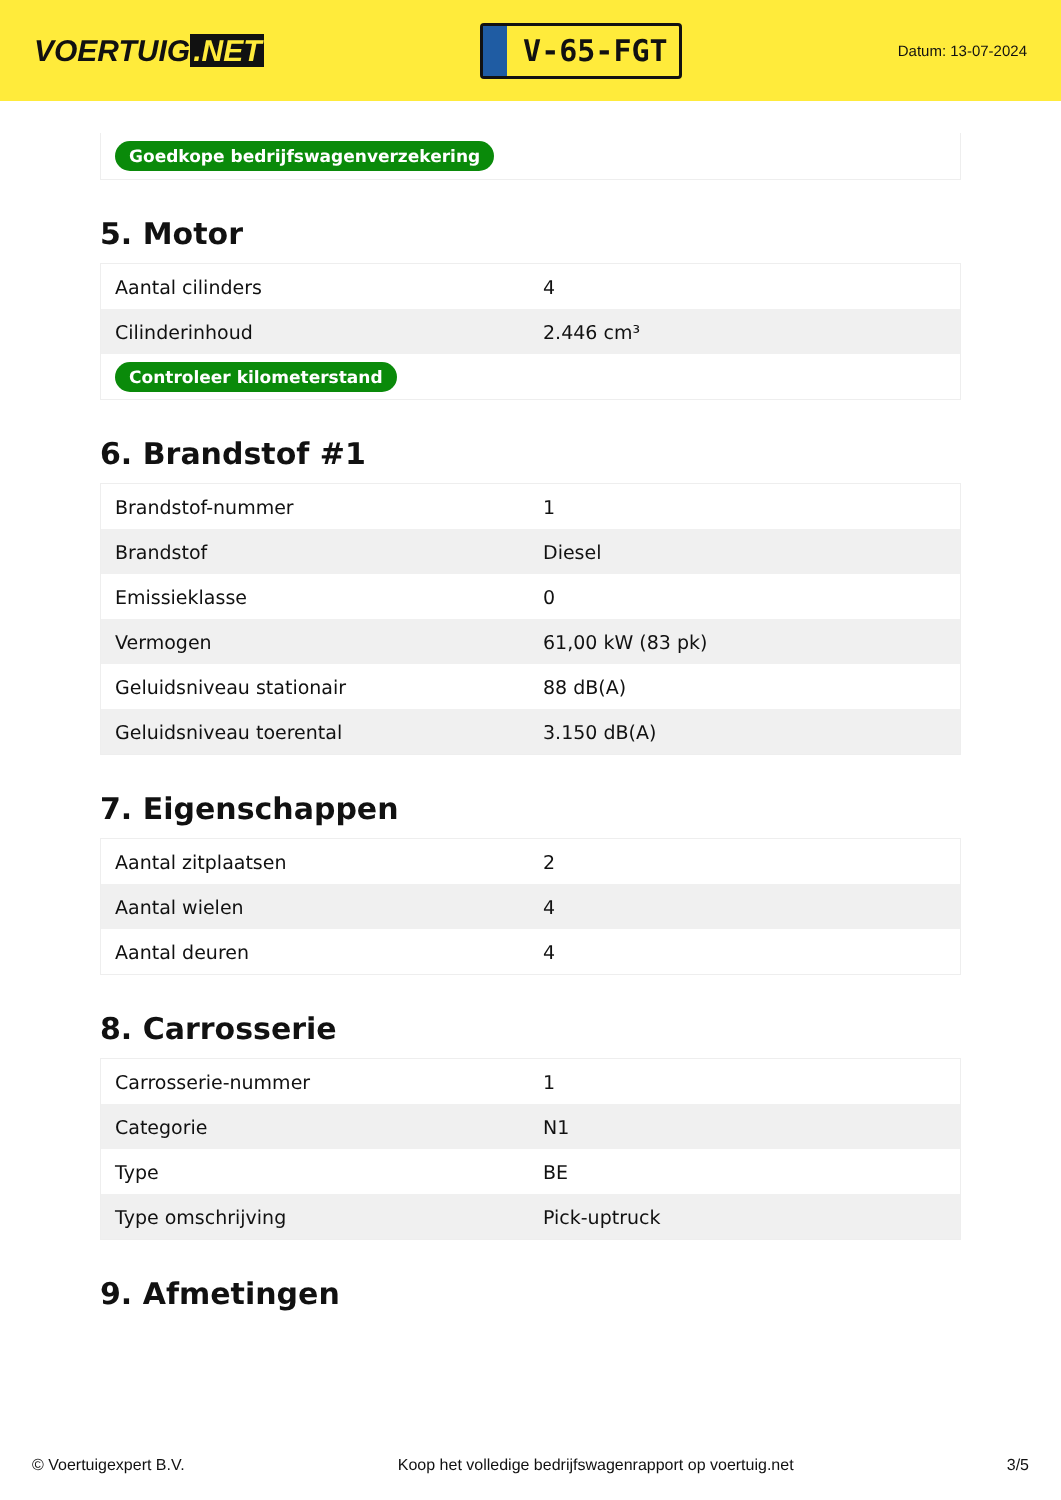VOERTUIG.NET
V-65-FGT
Datum: 13-07-2024
Goedkope bedrijfswagenverzekering
5. Motor
| Aantal cilinders | 4 |
| Cilinderinhoud | 2.446 cm³ |
| Controleer kilometerstand | |
6. Brandstof #1
| Brandstof-nummer | 1 |
| Brandstof | Diesel |
| Emissieklasse | 0 |
| Vermogen | 61,00 kW (83 pk) |
| Geluidsniveau stationair | 88 dB(A) |
| Geluidsniveau toerental | 3.150 dB(A) |
7. Eigenschappen
| Aantal zitplaatsen | 2 |
| Aantal wielen | 4 |
| Aantal deuren | 4 |
8. Carrosserie
| Carrosserie-nummer | 1 |
| Categorie | N1 |
| Type | BE |
| Type omschrijving | Pick-uptruck |
9. Afmetingen
© Voertuigexpert B.V. Koop het volledige bedrijfswagenrapport op voertuig.net 3/5